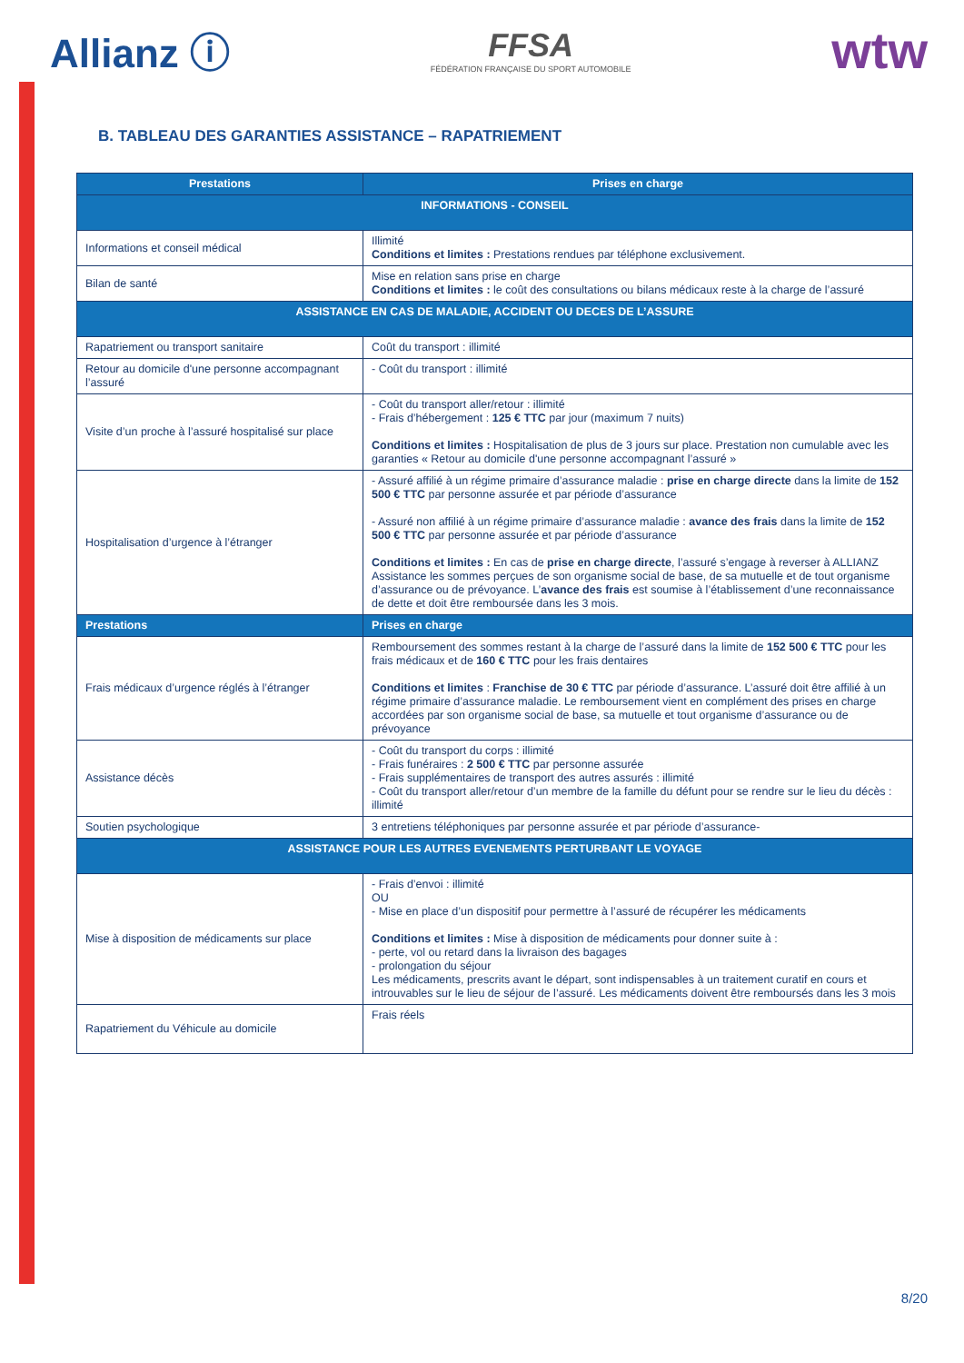Allianz ⓘ
FFSA
FÉDÉRATION FRANÇAISE DU SPORT AUTOMOBILE
wtw
B. TABLEAU DES GARANTIES ASSISTANCE – RAPATRIEMENT
| Prestations | Prises en charge |
| --- | --- |
| INFORMATIONS - CONSEIL | |
| Informations et conseil médical | Illimité Conditions et limites : Prestations rendues par téléphone exclusivement. |
| Bilan de santé | Mise en relation sans prise en charge Conditions et limites : le coût des consultations ou bilans médicaux reste à la charge de l’assuré |
| ASSISTANCE EN CAS DE MALADIE, ACCIDENT OU DECES DE L’ASSURE | |
| Rapatriement ou transport sanitaire | Coût du transport : illimité |
| Retour au domicile d'une personne accompagnant l’assuré | - Coût du transport : illimité |
| Visite d’un proche à l’assuré hospitalisé sur place | - Coût du transport aller/retour : illimité - Frais d’hébergement : 125 € TTC par jour (maximum 7 nuits) Conditions et limites : Hospitalisation de plus de 3 jours sur place. Prestation non cumulable avec les garanties « Retour au domicile d'une personne accompagnant l’assuré » |
| Hospitalisation d’urgence à l’étranger | - Assuré affilié à un régime primaire d’assurance maladie : prise en charge directe dans la limite de 152 500 € TTC par personne assurée et par période d’assurance - Assuré non affilié à un régime primaire d’assurance maladie : avance des frais dans la limite de 152 500 € TTC par personne assurée et par période d’assurance Conditions et limites : En cas de prise en charge directe , l’assuré s’engage à reverser à ALLIANZ Assistance les sommes perçues de son organisme social de base, de sa mutuelle et de tout organisme d’assurance ou de prévoyance. L’ avance des frais est soumise à l’établissement d’une reconnaissance de dette et doit être remboursée dans les 3 mois. |
| Prestations | Prises en charge |
| Frais médicaux d’urgence réglés à l’étranger | Remboursement des sommes restant à la charge de l’assuré dans la limite de 152 500 € TTC pour les frais médicaux et de 160 € TTC pour les frais dentaires Conditions et limites : Franchise de 30 € TTC par période d’assurance. L’assuré doit être affilié à un régime primaire d’assurance maladie. Le remboursement vient en complément des prises en charge accordées par son organisme social de base, sa mutuelle et tout organisme d’assurance ou de prévoyance |
| Assistance décès | - Coût du transport du corps : illimité - Frais funéraires : 2 500 € TTC par personne assurée - Frais supplémentaires de transport des autres assurés : illimité - Coût du transport aller/retour d’un membre de la famille du défunt pour se rendre sur le lieu du décès : illimité |
| Soutien psychologique | 3 entretiens téléphoniques par personne assurée et par période d’assurance- |
| ASSISTANCE POUR LES AUTRES EVENEMENTS PERTURBANT LE VOYAGE | |
| Mise à disposition de médicaments sur place | - Frais d’envoi : illimité OU - Mise en place d’un dispositif pour permettre à l’assuré de récupérer les médicaments Conditions et limites : Mise à disposition de médicaments pour donner suite à : - perte, vol ou retard dans la livraison des bagages - prolongation du séjour Les médicaments, prescrits avant le départ, sont indispensables à un traitement curatif en cours et introuvables sur le lieu de séjour de l’assuré. Les médicaments doivent être remboursés dans les 3 mois |
| Rapatriement du Véhicule au domicile | Frais réels |
8/20